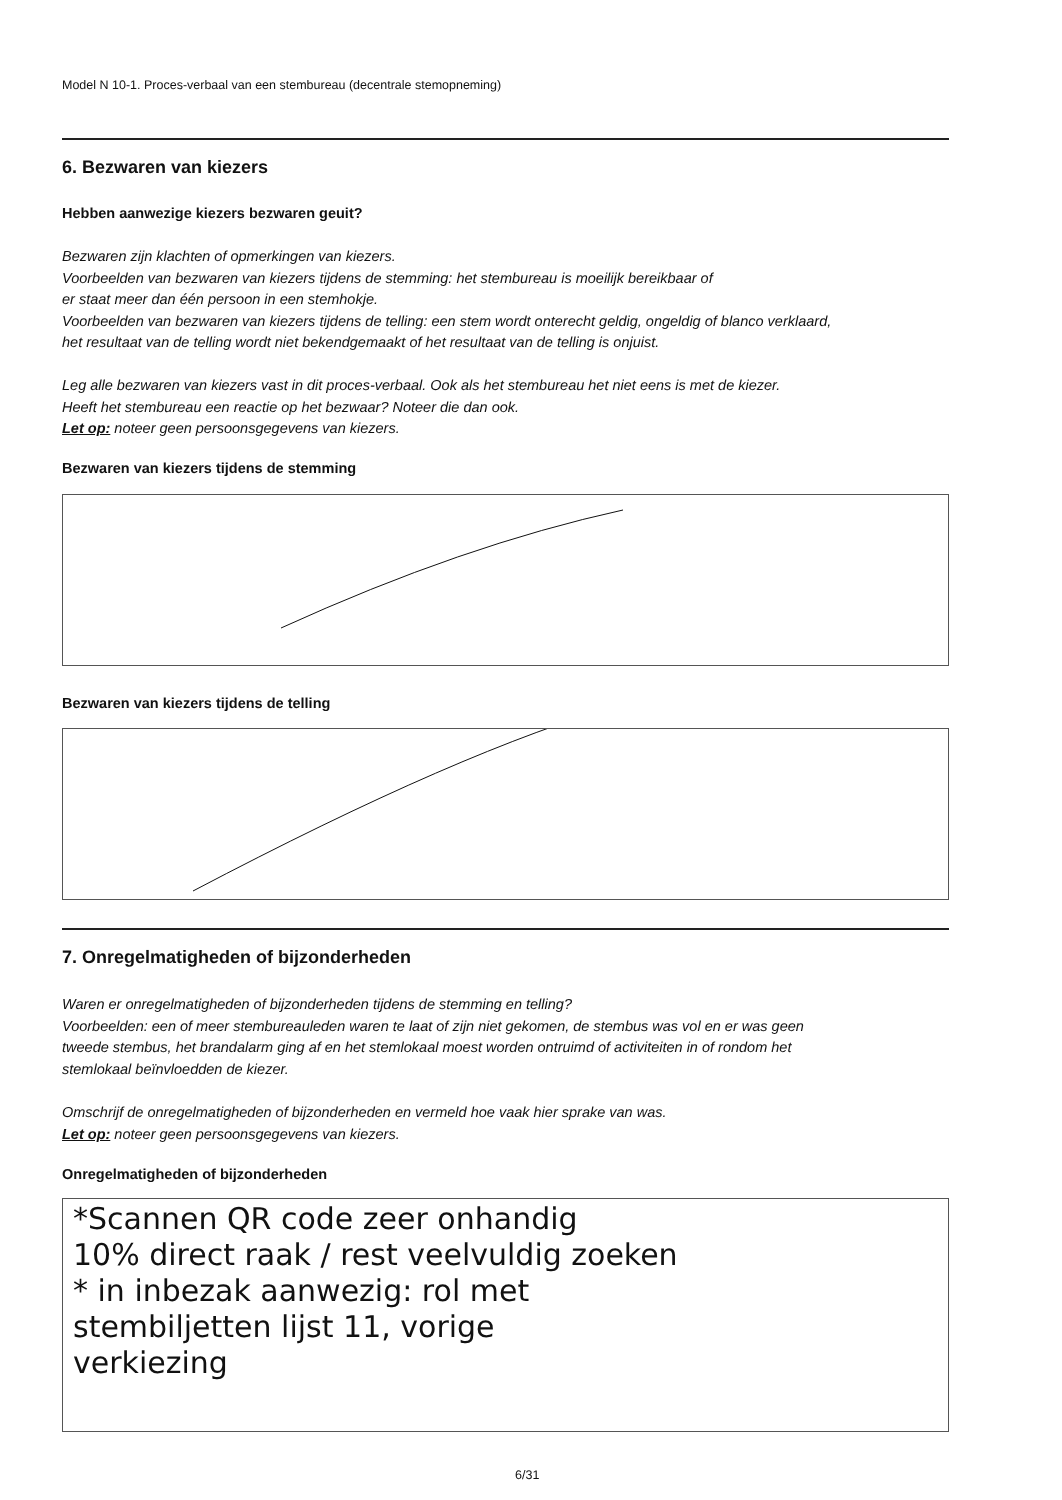Model N 10-1. Proces-verbaal van een stembureau (decentrale stemopneming)
6. Bezwaren van kiezers
Hebben aanwezige kiezers bezwaren geuit?
Bezwaren zijn klachten of opmerkingen van kiezers.
Voorbeelden van bezwaren van kiezers tijdens de stemming: het stembureau is moeilijk bereikbaar of
er staat meer dan één persoon in een stemhokje.
Voorbeelden van bezwaren van kiezers tijdens de telling: een stem wordt onterecht geldig, ongeldig of blanco verklaard,
het resultaat van de telling wordt niet bekendgemaakt of het resultaat van de telling is onjuist.
Leg alle bezwaren van kiezers vast in dit proces-verbaal. Ook als het stembureau het niet eens is met de kiezer.
Heeft het stembureau een reactie op het bezwaar? Noteer die dan ook.
Let op: noteer geen persoonsgegevens van kiezers.
Bezwaren van kiezers tijdens de stemming
Bezwaren van kiezers tijdens de telling
7. Onregelmatigheden of bijzonderheden
Waren er onregelmatigheden of bijzonderheden tijdens de stemming en telling?
Voorbeelden: een of meer stembureauleden waren te laat of zijn niet gekomen, de stembus was vol en er was geen
tweede stembus, het brandalarm ging af en het stemlokaal moest worden ontruimd of activiteiten in of rondom het
stemlokaal beïnvloedden de kiezer.
Omschrijf de onregelmatigheden of bijzonderheden en vermeld hoe vaak hier sprake van was.
Let op: noteer geen persoonsgegevens van kiezers.
Onregelmatigheden of bijzonderheden
*Scannen QR code zeer onhandig
10% direct raak / rest veelvuldig zoeken
* in inbezak aanwezig: rol met
stembiljetten lijst 11, vorige
verkiezing
6/31